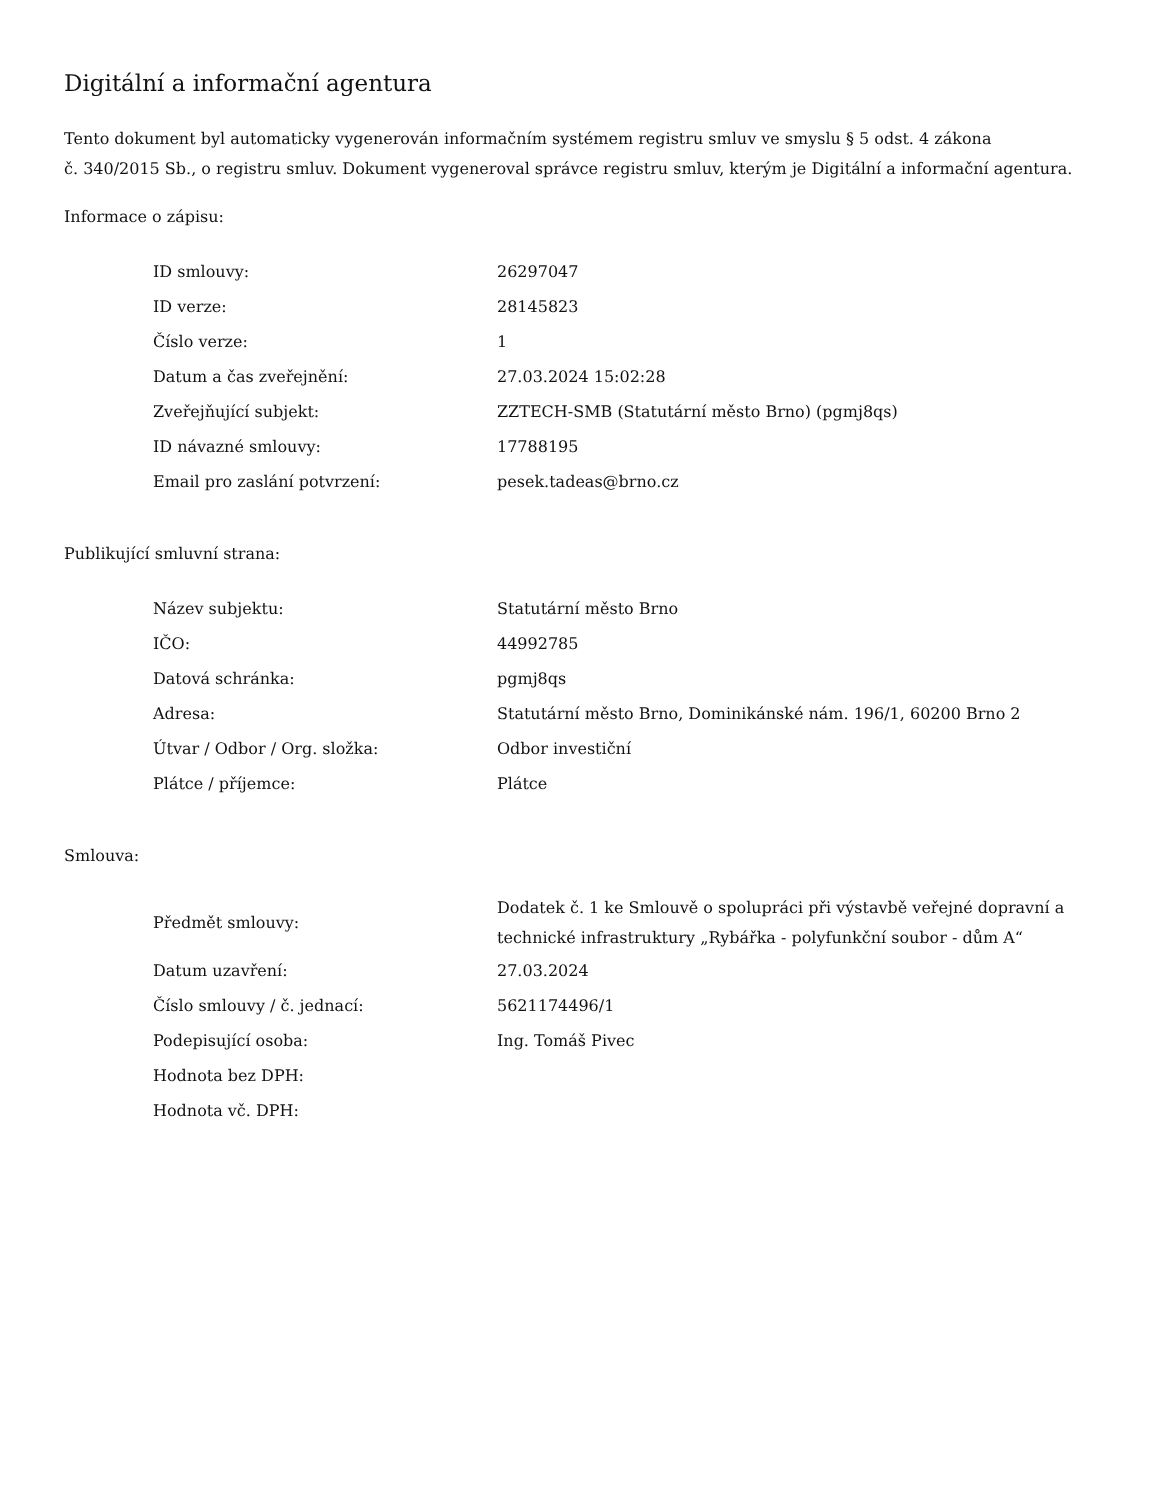Digitální a informační agentura
Tento dokument byl automaticky vygenerován informačním systémem registru smluv ve smyslu § 5 odst. 4 zákona
č. 340/2015 Sb., o registru smluv. Dokument vygeneroval správce registru smluv, kterým je Digitální a informační agentura.
Informace o zápisu:
| ID smlouvy: | 26297047 |
| ID verze: | 28145823 |
| Číslo verze: | 1 |
| Datum a čas zveřejnění: | 27.03.2024 15:02:28 |
| Zveřejňující subjekt: | ZZTECH-SMB (Statutární město Brno) (pgmj8qs) |
| ID návazné smlouvy: | 17788195 |
| Email pro zaslání potvrzení: | pesek.tadeas@brno.cz |
Publikující smluvní strana:
| Název subjektu: | Statutární město Brno |
| IČO: | 44992785 |
| Datová schránka: | pgmj8qs |
| Adresa: | Statutární město Brno, Dominikánské nám. 196/1, 60200 Brno 2 |
| Útvar / Odbor / Org. složka: | Odbor investiční |
| Plátce / příjemce: | Plátce |
Smlouva:
| Předmět smlouvy: | Dodatek č. 1 ke Smlouvě o spolupráci při výstavbě veřejné dopravní a technické infrastruktury „Rybářka - polyfunkční soubor - dům A“ |
| Datum uzavření: | 27.03.2024 |
| Číslo smlouvy / č. jednací: | 5621174496/1 |
| Podepisující osoba: | Ing. Tomáš Pivec |
| Hodnota bez DPH: | |
| Hodnota vč. DPH: | |